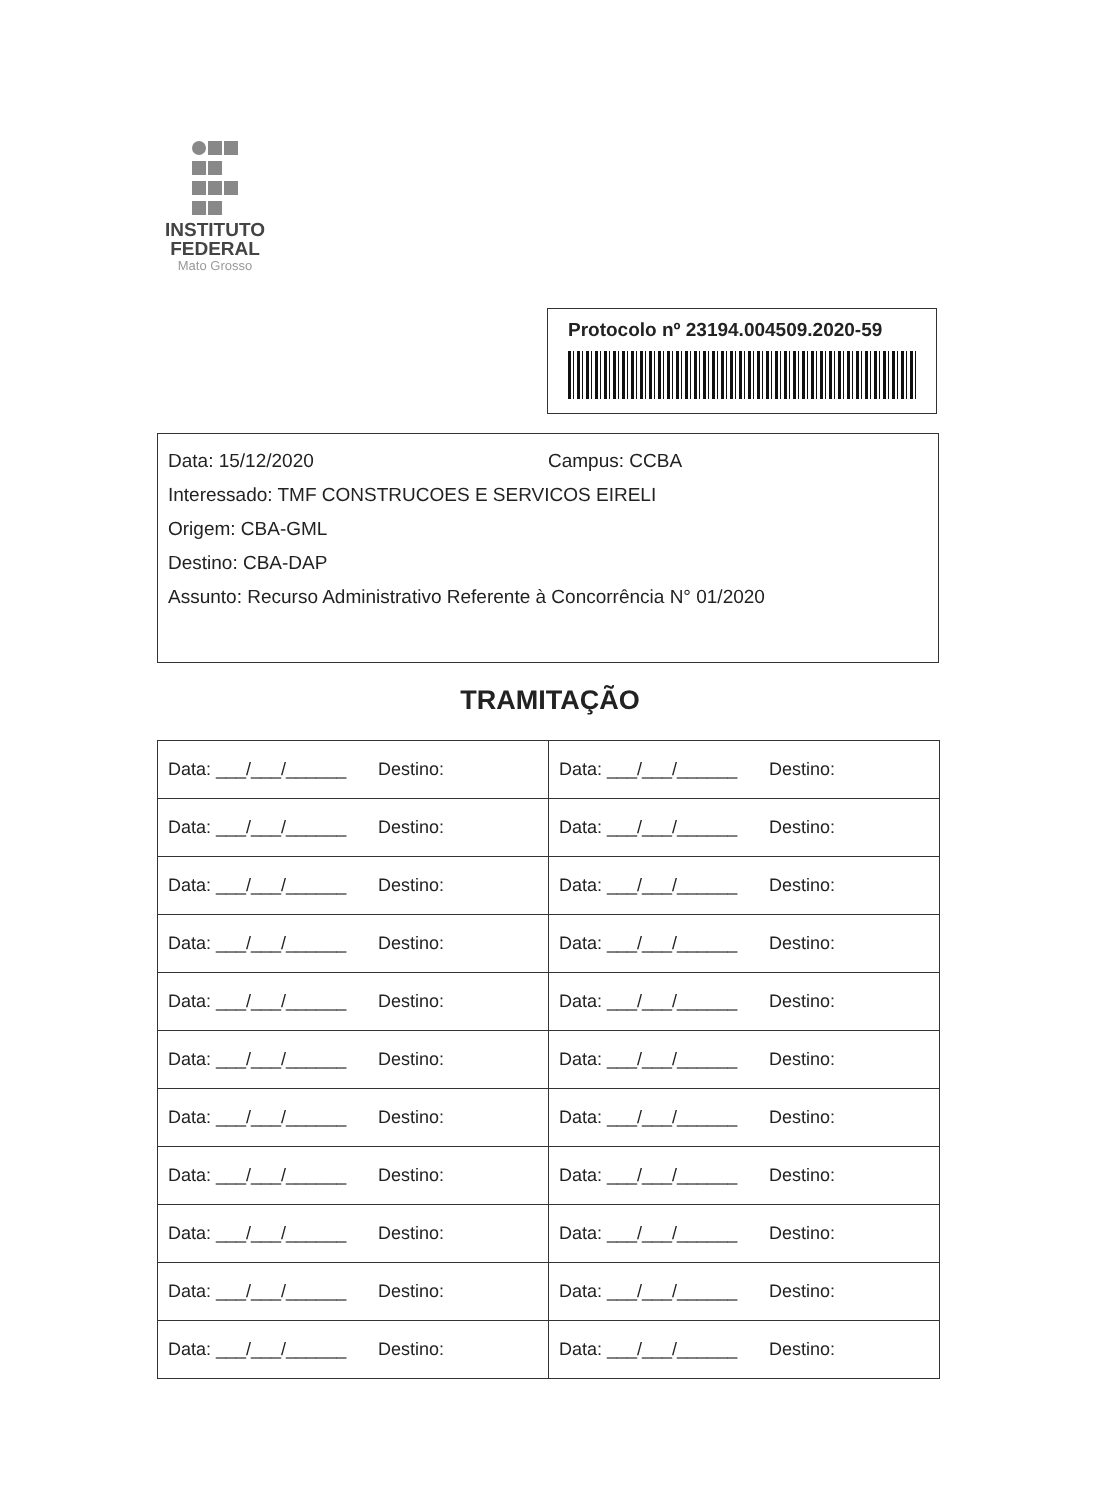INSTITUTO
FEDERAL
Mato Grosso
Protocolo nº 23194.004509.2020-59
Data: 15/12/2020 Campus: CCBA
Interessado: TMF CONSTRUCOES E SERVICOS EIRELI
Origem: CBA-GML
Destino: CBA-DAP
Assunto: Recurso Administrativo Referente à Concorrência N° 01/2020
TRAMITAÇÃO
| Data: ___/___/______ Destino: | Data: ___/___/______ Destino: |
| Data: ___/___/______ Destino: | Data: ___/___/______ Destino: |
| Data: ___/___/______ Destino: | Data: ___/___/______ Destino: |
| Data: ___/___/______ Destino: | Data: ___/___/______ Destino: |
| Data: ___/___/______ Destino: | Data: ___/___/______ Destino: |
| Data: ___/___/______ Destino: | Data: ___/___/______ Destino: |
| Data: ___/___/______ Destino: | Data: ___/___/______ Destino: |
| Data: ___/___/______ Destino: | Data: ___/___/______ Destino: |
| Data: ___/___/______ Destino: | Data: ___/___/______ Destino: |
| Data: ___/___/______ Destino: | Data: ___/___/______ Destino: |
| Data: ___/___/______ Destino: | Data: ___/___/______ Destino: |